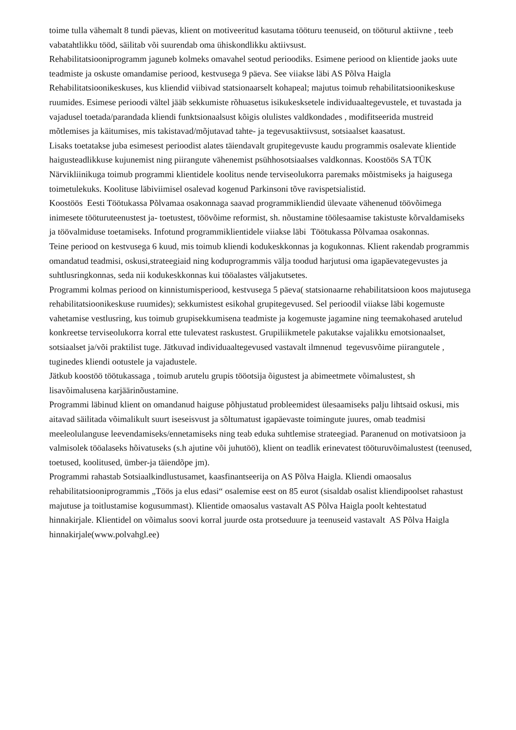toime tulla vähemalt 8 tundi päevas, klient on motiveeritud kasutama tööturu teenuseid, on tööturul aktiivne , teeb vabatahtlikku tööd, säilitab või suurendab oma ühiskondlikku aktiivsust.
Rehabilitatsiooniprogramm jaguneb kolmeks omavahel seotud perioodiks. Esimene periood on klientide jaoks uute teadmiste ja oskuste omandamise periood, kestvusega 9 päeva. See viiakse läbi AS Põlva Haigla Rehabilitatsioonikeskuses, kus kliendid viibivad statsionaarselt kohapeal; majutus toimub rehabilitatsioonikeskuse ruumides. Esimese perioodi vältel jääb sekkumiste rõhuasetus isikukesksetele individuaaltegevustele, et tuvastada ja vajadusel toetada/parandada kliendi funktsionaalsust kõigis olulistes valdkondades , modifitseerida mustreid mõtlemises ja käitumises, mis takistavad/mõjutavad tahte- ja tegevusaktiivsust, sotsiaalset kaasatust.
Lisaks toetatakse juba esimesest perioodist alates täiendavalt grupitegevuste kaudu programmis osalevate klientide haigusteadlikkuse kujunemist ning piirangute vähenemist psühhosotsiaalses valdkonnas. Koostöös SA TÜK Närvikliinikuga toimub programmi klientidele koolitus nende terviseolukorra paremaks mõistmiseks ja haigusega toimetulekuks. Koolituse läbiviimisel osalevad kogenud Parkinsoni tõve ravispetsialistid.
Koostöös Eesti Töötukassa Põlvamaa osakonnaga saavad programmikliendid ülevaate vähenenud töövõimega inimesete tööturuteenustest ja- toetustest, töövõime reformist, sh. nõustamine töölesaamise takistuste kõrvaldamiseks ja töövalmiduse toetamiseks. Infotund programmiklientidele viiakse läbi Töötukassa Põlvamaa osakonnas.
Teine periood on kestvusega 6 kuud, mis toimub kliendi kodukeskkonnas ja kogukonnas. Klient rakendab programmis omandatud teadmisi, oskusi,strateegiaid ning koduprogrammis välja toodud harjutusi oma igapäevategevustes ja suhtlusringkonnas, seda nii kodukeskkonnas kui tööalastes väljakutsetes.
Programmi kolmas periood on kinnistumisperiood, kestvusega 5 päeva( statsionaarne rehabilitatsioon koos majutusega rehabilitatsioonikeskuse ruumides); sekkumistest esikohal grupitegevused. Sel perioodil viiakse läbi kogemuste vahetamise vestlusring, kus toimub grupisekkumisena teadmiste ja kogemuste jagamine ning teemakohased arutelud konkreetse terviseolukorra korral ette tulevatest raskustest. Grupiliikmetele pakutakse vajalikku emotsionaalset, sotsiaalset ja/või praktilist tuge. Jätkuvad individuaaltegevused vastavalt ilmnenud tegevusvõime piirangutele , tuginedes kliendi ootustele ja vajadustele.
Jätkub koostöö töötukassaga , toimub arutelu grupis tööotsija õigustest ja abimeetmete võimalustest, sh lisavõimalusena karjäärinõustamine.
Programmi läbinud klient on omandanud haiguse põhjustatud probleemidest ülesaamiseks palju lihtsaid oskusi, mis aitavad säilitada võimalikult suurt iseseisvust ja sõltumatust igapäevaste toimingute juures, omab teadmisi meeleolulanguse leevendamiseks/ennetamiseks ning teab eduka suhtlemise strateegiad. Paranenud on motivatsioon ja valmisolek tööalaseks hõivatuseks (s.h ajutine või juhutöö), klient on teadlik erinevatest tööturuvõimalustest (teenused, toetused, koolitused, ümber-ja täiendõpe jm).
Programmi rahastab Sotsiaalkindlustusamet, kaasfinantseerija on AS Põlva Haigla. Kliendi omaosalus rehabilitatsiooniprogrammis „Töös ja elus edasi“ osalemise eest on 85 eurot (sisaldab osalist kliendipoolset rahastust majutuse ja toitlustamise kogusummast). Klientide omaosalus vastavalt AS Põlva Haigla poolt kehtestatud hinnakirjale. Klientidel on võimalus soovi korral juurde osta protseduure ja teenuseid vastavalt AS Põlva Haigla hinnakirjale(www.polvahgl.ee)